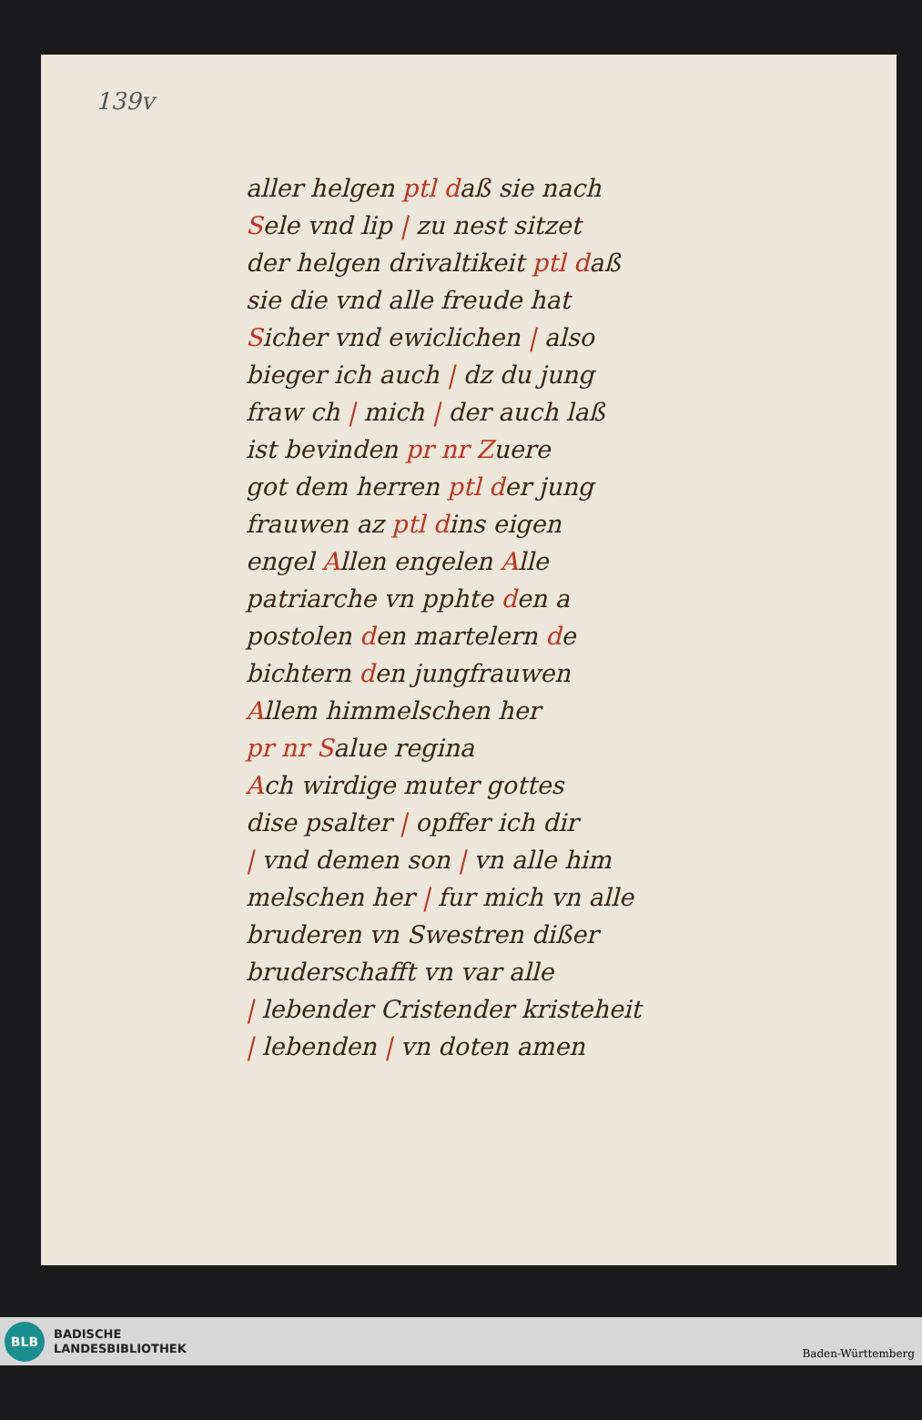139v
aller helgen ptl daß sie nach
Sele vnd lip | zu nest sitzet
der helgen drivaltikeit ptl daß
sie die vnd alle freude hat
Sicher vnd ewiclichen | also
bieger ich auch | dz du jung
fraw ch | mich | der auch laß
ist bevinden pr nr Zuere
got dem herren ptl der jung
frauwen az ptl dins eigen
engel Allen engelen Alle
patriarche vn pphte den a
postolen den martelern de
bichtern den jungfrauwen
Allem himmelschen her
pr nr Salue regina
Ach wirdige muter gottes
dise psalter | opffer ich dir
| vnd demen son | vn alle him
melschen her | fur mich vn alle
bruderen vn Swestren dißer
bruderschafft vn var alle
| lebender Cristender kristeheit
| lebenden | vn doten amen
BLB
BADISCHE
LANDESBIBLIOTHEK
Baden-Württemberg